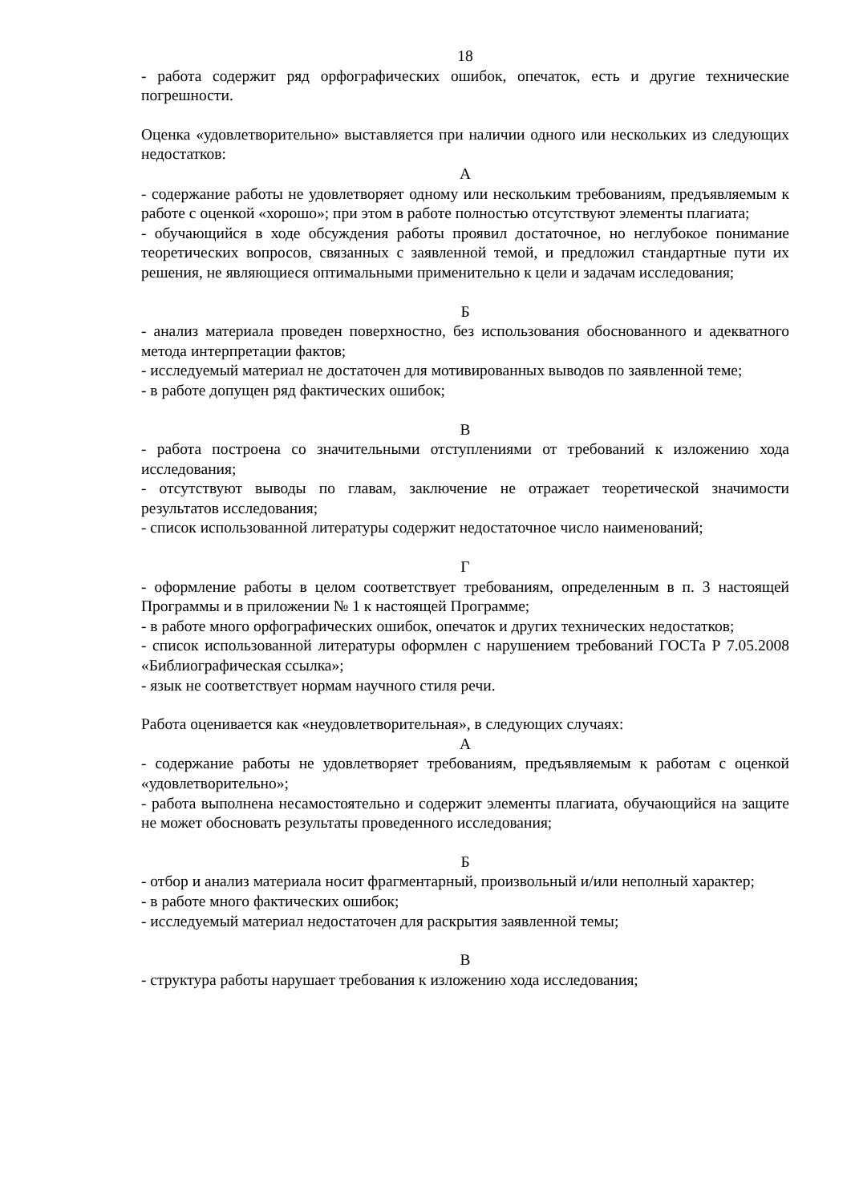18
- работа содержит ряд орфографических ошибок, опечаток, есть и другие технические погрешности.
Оценка «удовлетворительно» выставляется при наличии одного или нескольких из следующих недостатков:
А
- содержание работы не удовлетворяет одному или нескольким требованиям, предъявляемым к работе с оценкой «хорошо»; при этом в работе полностью отсутствуют элементы плагиата;
- обучающийся в ходе обсуждения работы проявил достаточное, но неглубокое понимание теоретических вопросов, связанных с заявленной темой, и предложил стандартные пути их решения, не являющиеся оптимальными применительно к цели и задачам исследования;
Б
- анализ материала проведен поверхностно, без использования обоснованного и адекватного метода интерпретации фактов;
- исследуемый материал не достаточен для мотивированных выводов по заявленной теме;
- в работе допущен ряд фактических ошибок;
В
- работа построена со значительными отступлениями от требований к изложению хода исследования;
- отсутствуют выводы по главам, заключение не отражает теоретической значимости результатов исследования;
- список использованной литературы содержит недостаточное число наименований;
Г
- оформление работы в целом соответствует требованиям, определенным в п. 3 настоящей Программы и в приложении № 1 к настоящей Программе;
- в работе много орфографических ошибок, опечаток и других технических недостатков;
- список использованной литературы оформлен с нарушением требований ГОСТа Р 7.05.2008 «Библиографическая ссылка»;
- язык не соответствует нормам научного стиля речи.
Работа оценивается как «неудовлетворительная», в следующих случаях:
А
- содержание работы не удовлетворяет требованиям, предъявляемым к работам с оценкой «удовлетворительно»;
- работа выполнена несамостоятельно и содержит элементы плагиата, обучающийся на защите не может обосновать результаты проведенного исследования;
Б
- отбор и анализ материала носит фрагментарный, произвольный и/или неполный характер;
- в работе много фактических ошибок;
- исследуемый материал недостаточен для раскрытия заявленной темы;
В
- структура работы нарушает требования к изложению хода исследования;